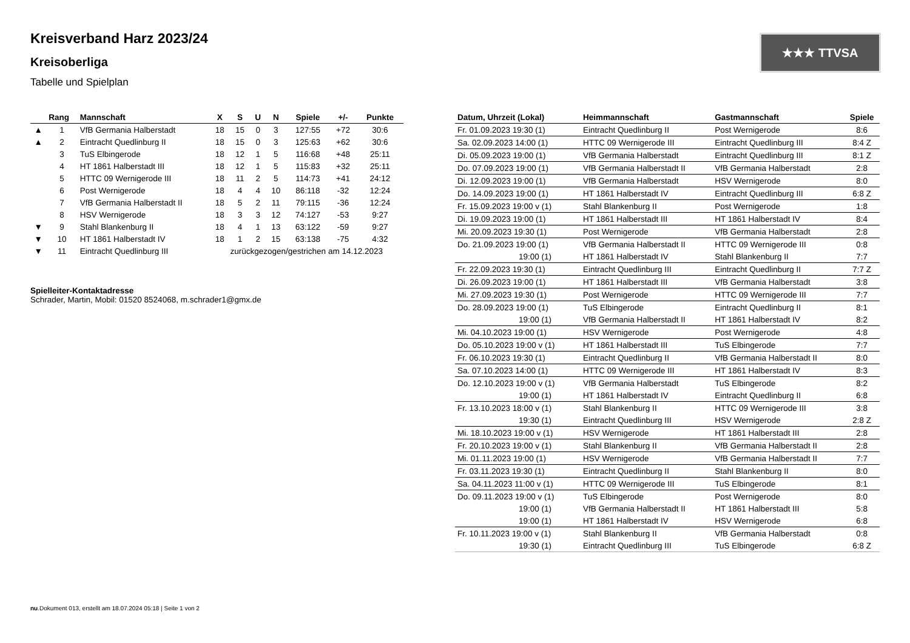★★★ TTVSA
Kreisverband Harz 2023/24
Kreisoberliga
Tabelle und Spielplan
| | Rang | Mannschaft | X | S | U | N | Spiele | +/- | Punkte |
| --- | --- | --- | --- | --- | --- | --- | --- | --- | --- |
| ▲ | 1 | VfB Germania Halberstadt | 18 | 15 | 0 | 3 | 127:55 | +72 | 30:6 |
| ▲ | 2 | Eintracht Quedlinburg II | 18 | 15 | 0 | 3 | 125:63 | +62 | 30:6 |
| | 3 | TuS Elbingerode | 18 | 12 | 1 | 5 | 116:68 | +48 | 25:11 |
| | 4 | HT 1861 Halberstadt III | 18 | 12 | 1 | 5 | 115:83 | +32 | 25:11 |
| | 5 | HTTC 09 Wernigerode III | 18 | 11 | 2 | 5 | 114:73 | +41 | 24:12 |
| | 6 | Post Wernigerode | 18 | 4 | 4 | 10 | 86:118 | -32 | 12:24 |
| | 7 | VfB Germania Halberstadt II | 18 | 5 | 2 | 11 | 79:115 | -36 | 12:24 |
| | 8 | HSV Wernigerode | 18 | 3 | 3 | 12 | 74:127 | -53 | 9:27 |
| ▼ | 9 | Stahl Blankenburg II | 18 | 4 | 1 | 13 | 63:122 | -59 | 9:27 |
| ▼ | 10 | HT 1861 Halberstadt IV | 18 | 1 | 2 | 15 | 63:138 | -75 | 4:32 |
| ▼ | 11 | Eintracht Quedlinburg III | zurückgezogen/gestrichen am 14.12.2023 | | | | | | |
Spielleiter-Kontaktadresse
Schrader, Martin, Mobil: 01520 8524068, m.schrader1@gmx.de
| Datum, Uhrzeit (Lokal) | Heimmannschaft | Gastmannschaft | Spiele |
| --- | --- | --- | --- |
| Fr. 01.09.2023 19:30 (1) | Eintracht Quedlinburg II | Post Wernigerode | 8:6 |
| Sa. 02.09.2023 14:00 (1) | HTTC 09 Wernigerode III | Eintracht Quedlinburg III | 8:4 Z |
| Di. 05.09.2023 19:00 (1) | VfB Germania Halberstadt | Eintracht Quedlinburg III | 8:1 Z |
| Do. 07.09.2023 19:00 (1) | VfB Germania Halberstadt II | VfB Germania Halberstadt | 2:8 |
| Di. 12.09.2023 19:00 (1) | VfB Germania Halberstadt | HSV Wernigerode | 8:0 |
| Do. 14.09.2023 19:00 (1) | HT 1861 Halberstadt IV | Eintracht Quedlinburg III | 6:8 Z |
| Fr. 15.09.2023 19:00 v (1) | Stahl Blankenburg II | Post Wernigerode | 1:8 |
| Di. 19.09.2023 19:00 (1) | HT 1861 Halberstadt III | HT 1861 Halberstadt IV | 8:4 |
| Mi. 20.09.2023 19:30 (1) | Post Wernigerode | VfB Germania Halberstadt | 2:8 |
| Do. 21.09.2023 19:00 (1) | VfB Germania Halberstadt II | HTTC 09 Wernigerode III | 0:8 |
| 19:00 (1) | HT 1861 Halberstadt IV | Stahl Blankenburg II | 7:7 |
| Fr. 22.09.2023 19:30 (1) | Eintracht Quedlinburg III | Eintracht Quedlinburg II | 7:7 Z |
| Di. 26.09.2023 19:00 (1) | HT 1861 Halberstadt III | VfB Germania Halberstadt | 3:8 |
| Mi. 27.09.2023 19:30 (1) | Post Wernigerode | HTTC 09 Wernigerode III | 7:7 |
| Do. 28.09.2023 19:00 (1) | TuS Elbingerode | Eintracht Quedlinburg II | 8:1 |
| 19:00 (1) | VfB Germania Halberstadt II | HT 1861 Halberstadt IV | 8:2 |
| Mi. 04.10.2023 19:00 (1) | HSV Wernigerode | Post Wernigerode | 4:8 |
| Do. 05.10.2023 19:00 v (1) | HT 1861 Halberstadt III | TuS Elbingerode | 7:7 |
| Fr. 06.10.2023 19:30 (1) | Eintracht Quedlinburg II | VfB Germania Halberstadt II | 8:0 |
| Sa. 07.10.2023 14:00 (1) | HTTC 09 Wernigerode III | HT 1861 Halberstadt IV | 8:3 |
| Do. 12.10.2023 19:00 v (1) | VfB Germania Halberstadt | TuS Elbingerode | 8:2 |
| 19:00 (1) | HT 1861 Halberstadt IV | Eintracht Quedlinburg II | 6:8 |
| Fr. 13.10.2023 18:00 v (1) | Stahl Blankenburg II | HTTC 09 Wernigerode III | 3:8 |
| 19:30 (1) | Eintracht Quedlinburg III | HSV Wernigerode | 2:8 Z |
| Mi. 18.10.2023 19:00 v (1) | HSV Wernigerode | HT 1861 Halberstadt III | 2:8 |
| Fr. 20.10.2023 19:00 v (1) | Stahl Blankenburg II | VfB Germania Halberstadt II | 2:8 |
| Mi. 01.11.2023 19:00 (1) | HSV Wernigerode | VfB Germania Halberstadt II | 7:7 |
| Fr. 03.11.2023 19:30 (1) | Eintracht Quedlinburg II | Stahl Blankenburg II | 8:0 |
| Sa. 04.11.2023 11:00 v (1) | HTTC 09 Wernigerode III | TuS Elbingerode | 8:1 |
| Do. 09.11.2023 19:00 v (1) | TuS Elbingerode | Post Wernigerode | 8:0 |
| 19:00 (1) | VfB Germania Halberstadt II | HT 1861 Halberstadt III | 5:8 |
| 19:00 (1) | HT 1861 Halberstadt IV | HSV Wernigerode | 6:8 |
| Fr. 10.11.2023 19:00 v (1) | Stahl Blankenburg II | VfB Germania Halberstadt | 0:8 |
| 19:30 (1) | Eintracht Quedlinburg III | TuS Elbingerode | 6:8 Z |
nu.Dokument 013, erstellt am 18.07.2024 05:18 | Seite 1 von 2